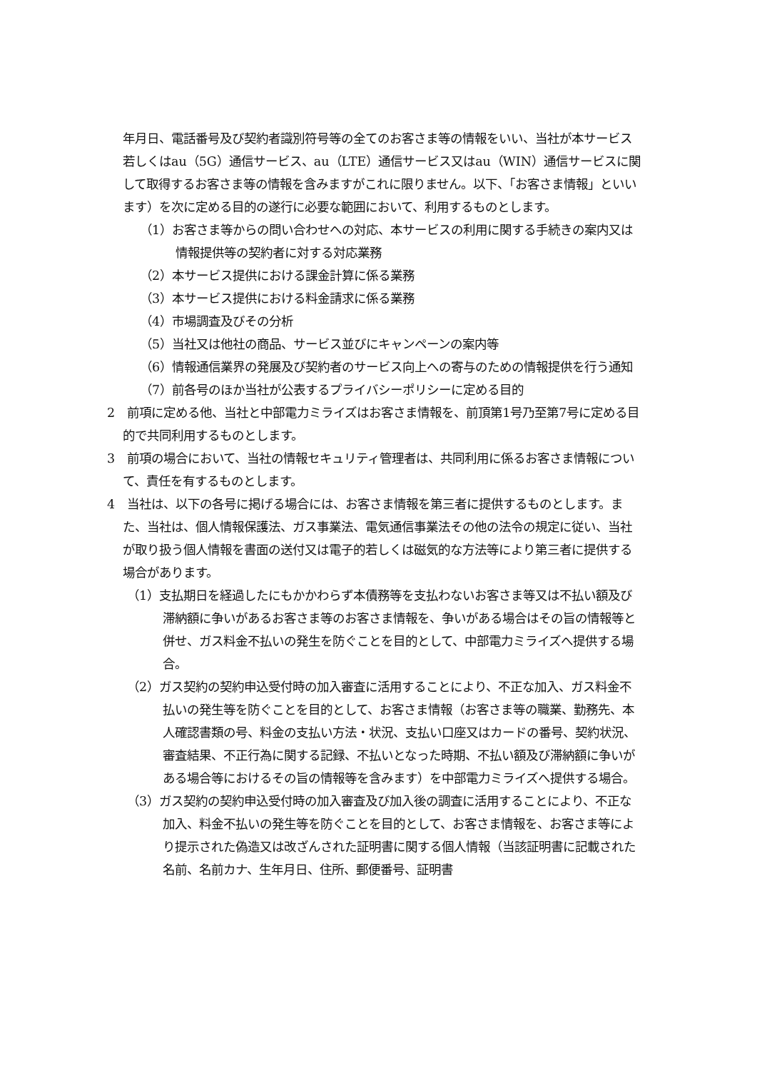年月日、電話番号及び契約者識別符号等の全てのお客さま等の情報をいい、当社が本サービス若しくはau（5G）通信サービス、au（LTE）通信サービス又はau（WIN）通信サービスに関して取得するお客さま等の情報を含みますがこれに限りません。以下、「お客さま情報」といいます）を次に定める目的の遂行に必要な範囲において、利用するものとします。
（1）お客さま等からの問い合わせへの対応、本サービスの利用に関する手続きの案内又は情報提供等の契約者に対する対応業務
（2）本サービス提供における課金計算に係る業務
（3）本サービス提供における料金請求に係る業務
（4）市場調査及びその分析
（5）当社又は他社の商品、サービス並びにキャンペーンの案内等
（6）情報通信業界の発展及び契約者のサービス向上への寄与のための情報提供を行う通知
（7）前各号のほか当社が公表するプライバシーポリシーに定める目的
2　前項に定める他、当社と中部電力ミライズはお客さま情報を、前頂第1号乃至第7号に定める目的で共同利用するものとします。
3　前項の場合において、当社の情報セキュリティ管理者は、共同利用に係るお客さま情報について、責任を有するものとします。
4　当社は、以下の各号に掲げる場合には、お客さま情報を第三者に提供するものとします。また、当社は、個人情報保護法、ガス事業法、電気通信事業法その他の法令の規定に従い、当社が取り扱う個人情報を書面の送付又は電子的若しくは磁気的な方法等により第三者に提供する場合があります。
（1）支払期日を経過したにもかかわらず本債務等を支払わないお客さま等又は不払い額及び滞納額に争いがあるお客さま等のお客さま情報を、争いがある場合はその旨の情報等と併せ、ガス料金不払いの発生を防ぐことを目的として、中部電力ミライズへ提供する場合。
（2）ガス契約の契約申込受付時の加入審査に活用することにより、不正な加入、ガス料金不払いの発生等を防ぐことを目的として、お客さま情報（お客さま等の職業、勤務先、本人確認書類の号、料金の支払い方法・状況、支払い口座又はカードの番号、契約状況、審査結果、不正行為に関する記録、不払いとなった時期、不払い額及び滞納額に争いがある場合等におけるその旨の情報等を含みます）を中部電力ミライズへ提供する場合。
（3）ガス契約の契約申込受付時の加入審査及び加入後の調査に活用することにより、不正な加入、料金不払いの発生等を防ぐことを目的として、お客さま情報を、お客さま等により提示された偽造又は改ざんされた証明書に関する個人情報（当該証明書に記載された名前、名前カナ、生年月日、住所、郵便番号、証明書